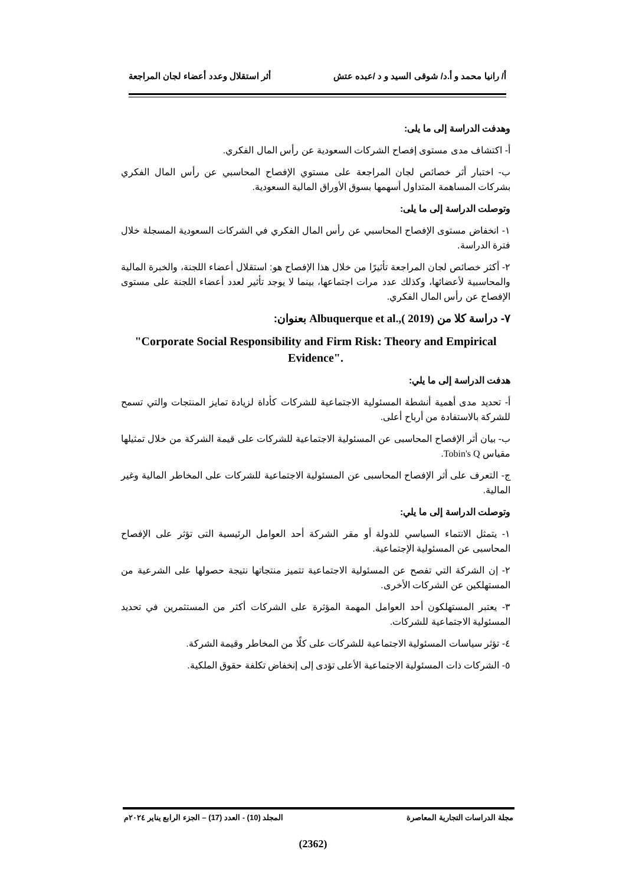أ/ رانيا محمد و أ.د/ شوقى السيد و د /عبده عتش أثر استقلال وعدد أعضاء لجان المراجعة
وهدفت الدراسة إلى ما يلى:
أ- اكتشاف مدى مستوى إفصاح الشركات السعودية عن رأس المال الفكري.
ب- اختبار أثر خصائص لجان المراجعة على مستوي الإفصاح المحاسبي عن رأس المال الفكري بشركات المساهمة المتداول أسهمها بسوق الأوراق المالية السعودية.
وتوصلت الدراسة إلى ما يلى:
١- انخفاض مستوى الإفصاح المحاسبي عن رأس المال الفكري في الشركات السعودية المسجلة خلال فترة الدراسة.
٢- أكثر خصائص لجان المراجعة تأثيرًا من خلال هذا الإفصاح هو: استقلال أعضاء اللجنة، والخبرة المالية والمحاسبية لأعضائها، وكذلك عدد مرات اجتماعها، بينما لا يوجد تأثير لعدد أعضاء اللجنة على مستوى الإفصاح عن رأس المال الفكري.
٧- دراسة كلا من Albuquerque et al.,( 2019) بعنوان:
"Corporate Social Responsibility and Firm Risk: Theory and Empirical Evidence".
هدفت الدراسة إلى ما يلي:
أ- تحديد مدى أهمية أنشطة المسئولية الاجتماعية للشركات كأداة لزيادة تمايز المنتجات والتي تسمح للشركة بالاستفادة من أرباح أعلى.
ب- بيان أثر الإفصاح المحاسبى عن المسئولية الاجتماعية للشركات على قيمة الشركة من خلال تمثيلها مقياس Tobin's Q.
ج- التعرف على أثر الإفصاح المحاسبى عن المسئولية الاجتماعية للشركات على المخاطر المالية وغير المالية.
وتوصلت الدراسة إلى ما يلي:
١- يتمثل الانتماء السياسي للدولة أو مقر الشركة أحد العوامل الرئيسية التى تؤثر على الإفصاح المحاسبى عن المسئولية الإجتماعية.
٢- إن الشركة التي تفصح عن المسئولية الاجتماعية تتميز منتجاتها نتيجة حصولها على الشرعية من المستهلكين عن الشركات الأخرى.
٣- يعتبر المستهلكون أحد العوامل المهمة المؤثرة على الشركات أكثر من المستثمرين في تحديد المسئولية الاجتماعية للشركات.
٤- تؤثر سياسات المسئولية الاجتماعية للشركات على كلًا من المخاطر وقيمة الشركة.
٥- الشركات ذات المسئولية الاجتماعية الأعلى تؤدى إلى إنخفاض تكلفة حقوق الملكية.
مجلة الدراسات التجارية المعاصرة المجلد (10) - العدد (17) – الجزء الرابع يناير ٢٠٢٤م
(2362)